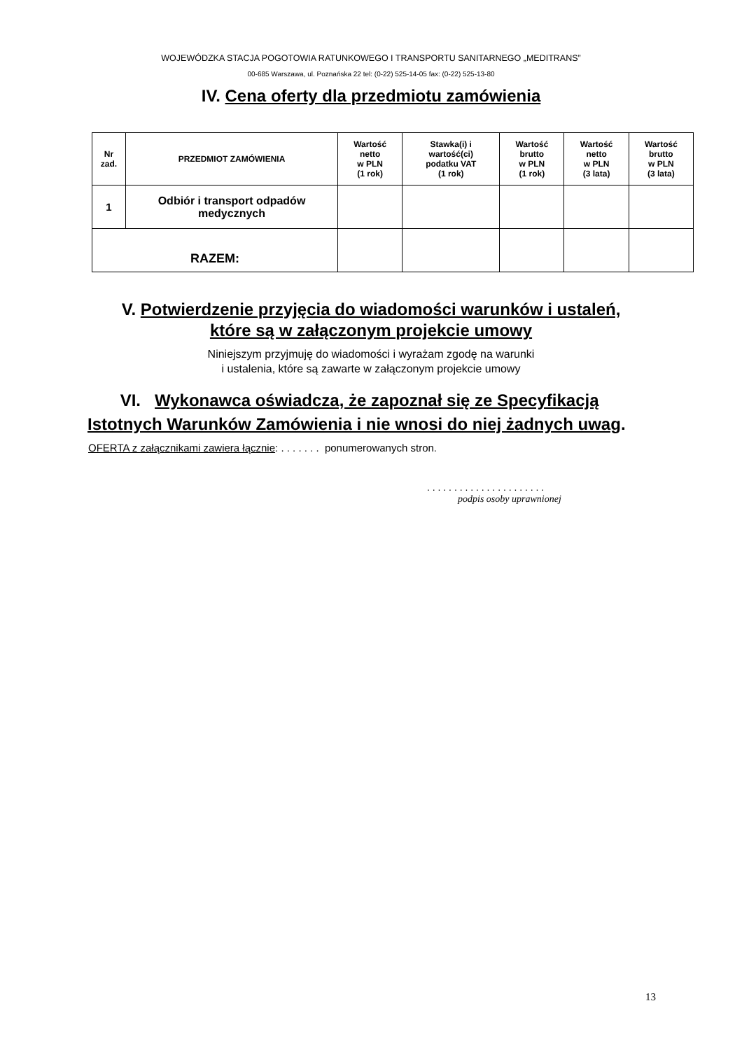WOJEWÓDZKA STACJA POGOTOWIA RATUNKOWEGO I TRANSPORTU SANITARNEGO „MEDITRANS”
00-685 Warszawa, ul. Poznańska 22 tel: (0-22) 525-14-05 fax: (0-22) 525-13-80
IV. Cena oferty dla przedmiotu zamówienia
| Nr zad. | PRZEDMIOT ZAMÓWIENIA | Wartość netto w PLN (1 rok) | Stawka(i) i wartość(ci) podatku VAT (1 rok) | Wartość brutto w PLN (1 rok) | Wartość netto w PLN (3 lata) | Wartość brutto w PLN (3 lata) |
| --- | --- | --- | --- | --- | --- | --- |
| 1 | Odbiór i transport odpadów medycznych | | | | | |
| RAZEM: | | | | | | |
V. Potwierdzenie przyjęcia do wiadomości warunków i ustaleń,
które są w załączonym projekcie umowy
Niniejszym przyjmuję do wiadomości i wyrażam zgodę na warunki
i ustalenia, które są zawarte w załączonym projekcie umowy
VI. Wykonawca oświadcza, że zapoznał się ze Specyfikacją
Istotnych Warunków Zamówienia i nie wnosi do niej żadnych uwag.
OFERTA z załącznikami zawiera łącznie: . . . . . . . ponumerowanych stron.
. . . . . . . . . . . . . . . . . . . . . .
podpis osoby uprawnionej
13